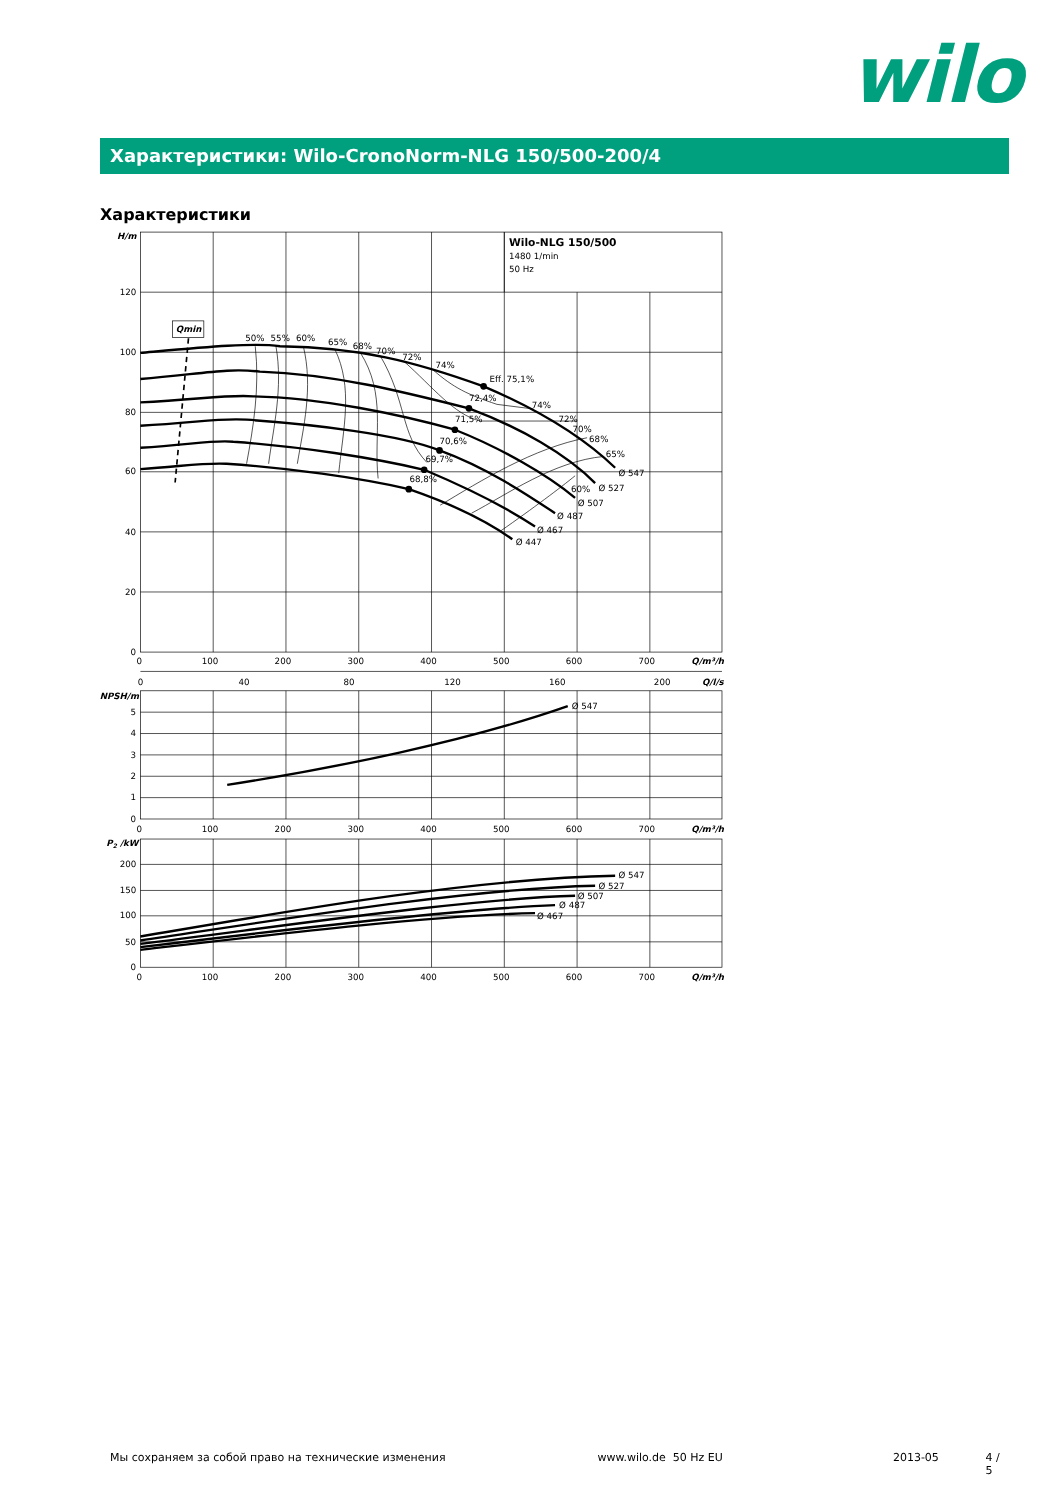wilo
Характеристики: Wilo-CronoNorm-NLG 150/500-200/4
Характеристики
Qmin
Wilo-NLG 150/500
1480 1/min
50 Hz
H/m
120
100
80
60
40
20
0
0
100
200
300
400
500
600
700
Q/m³/h
0
40
80
120
160
200
Q/l/s
50%
55%
60%
65%
68%
70%
72%
74%
Eff. 75,1%
72,4%
74%
71,5%
72%
70,6%
70%
69,7%
68%
68,8%
65%
60%
Ø 547
Ø 527
Ø 507
Ø 487
Ø 467
Ø 447
NPSH/m
5
4
3
2
1
0
Ø 547
0
100
200
300
400
500
600
700
Q/m³/h
P2 /kW
200
150
100
50
0
Ø 547
Ø 527
Ø 507
Ø 487
Ø 467
0
100
200
300
400
500
600
700
Q/m³/h
Мы сохраняем за собой право на технические изменения www.wilo.de 50 Hz EU 2013-05 4 / 5